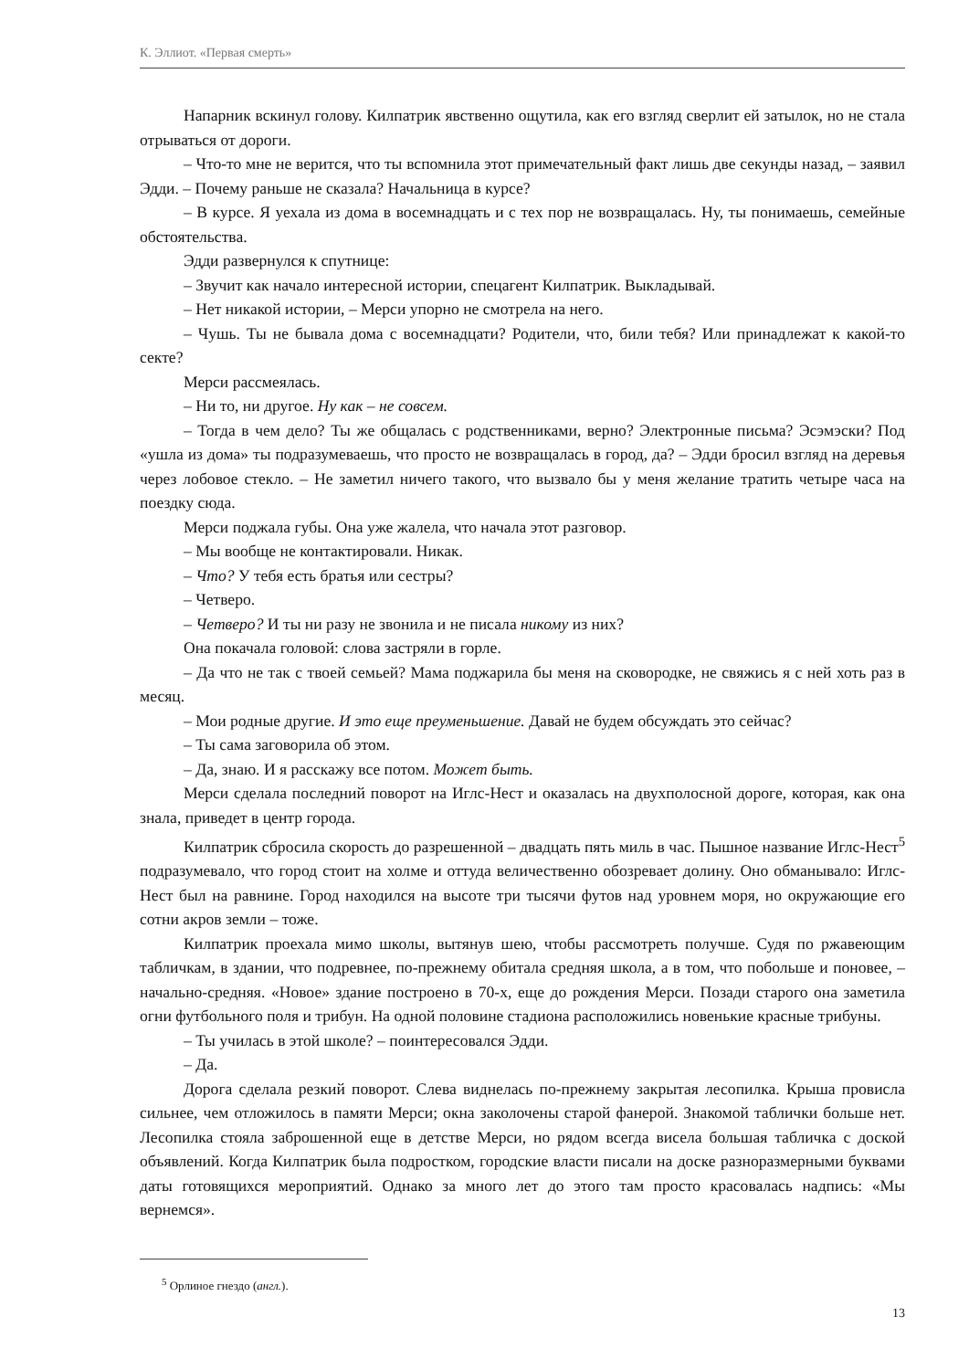К. Эллиот. «Первая смерть»
Напарник вскинул голову. Килпатрик явственно ощутила, как его взгляд сверлит ей затылок, но не стала отрываться от дороги.
– Что-то мне не верится, что ты вспомнила этот примечательный факт лишь две секунды назад, – заявил Эдди. – Почему раньше не сказала? Начальница в курсе?
– В курсе. Я уехала из дома в восемнадцать и с тех пор не возвращалась. Ну, ты понимаешь, семейные обстоятельства.
Эдди развернулся к спутнице:
– Звучит как начало интересной истории, спецагент Килпатрик. Выкладывай.
– Нет никакой истории, – Мерси упорно не смотрела на него.
– Чушь. Ты не бывала дома с восемнадцати? Родители, что, били тебя? Или принадлежат к какой-то секте?
Мерси рассмеялась.
– Ни то, ни другое. Ну как – не совсем.
– Тогда в чем дело? Ты же общалась с родственниками, верно? Электронные письма? Эсэмэски? Под «ушла из дома» ты подразумеваешь, что просто не возвращалась в город, да? – Эдди бросил взгляд на деревья через лобовое стекло. – Не заметил ничего такого, что вызвало бы у меня желание тратить четыре часа на поездку сюда.
Мерси поджала губы. Она уже жалела, что начала этот разговор.
– Мы вообще не контактировали. Никак.
– Что? У тебя есть братья или сестры?
– Четверо.
– Четверо? И ты ни разу не звонила и не писала никому из них?
Она покачала головой: слова застряли в горле.
– Да что не так с твоей семьей? Мама поджарила бы меня на сковородке, не свяжись я с ней хоть раз в месяц.
– Мои родные другие. И это еще преуменьшение. Давай не будем обсуждать это сейчас?
– Ты сама заговорила об этом.
– Да, знаю. И я расскажу все потом. Может быть.
Мерси сделала последний поворот на Иглс-Нест и оказалась на двухполосной дороге, которая, как она знала, приведет в центр города.
Килпатрик сбросила скорость до разрешенной – двадцать пять миль в час. Пышное название Иглс-Нест<sup>5</sup> подразумевало, что город стоит на холме и оттуда величественно обозревает долину. Оно обманывало: Иглс-Нест был на равнине. Город находился на высоте три тысячи футов над уровнем моря, но окружающие его сотни акров земли – тоже.
Килпатрик проехала мимо школы, вытянув шею, чтобы рассмотреть получше. Судя по ржавеющим табличкам, в здании, что подревнее, по-прежнему обитала средняя школа, а в том, что побольше и поновее, – начально-средняя. «Новое» здание построено в 70-х, еще до рождения Мерси. Позади старого она заметила огни футбольного поля и трибун. На одной половине стадиона расположились новенькие красные трибуны.
– Ты училась в этой школе? – поинтересовался Эдди.
– Да.
Дорога сделала резкий поворот. Слева виднелась по-прежнему закрытая лесопилка. Крыша провисла сильнее, чем отложилось в памяти Мерси; окна заколочены старой фанерой. Знакомой таблички больше нет. Лесопилка стояла заброшенной еще в детстве Мерси, но рядом всегда висела большая табличка с доской объявлений. Когда Килпатрик была подростком, городские власти писали на доске разноразмерными буквами даты готовящихся мероприятий. Однако за много лет до этого там просто красовалась надпись: «Мы вернемся».
<sup>5</sup> Орлиное гнездо (англ.).
13